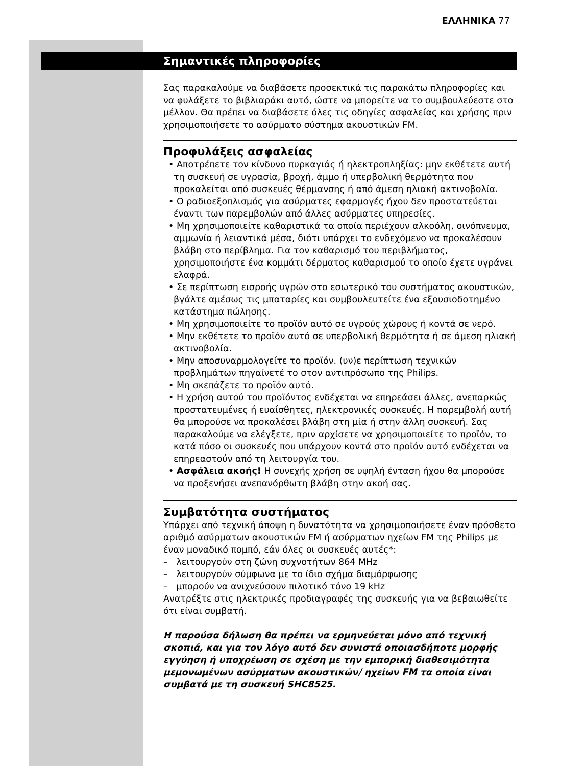ΕΛΛΗΝΙΚΑ 77
Σημαντικές πληροφορίες
Σας παρακαλούμε να διαβάσετε προσεκτικά τις παρακάτω πληροφορίες και να φυλάξετε το βιβλιαράκι αυτό, ώστε να μπορείτε να το συμβουλεύεστε στο μέλλον. Θα πρέπει να διαβάσετε όλες τις οδηγίες ασφαλείας και χρήσης πριν χρησιμοποιήσετε το ασύρματο σύστημα ακουστικών FM.
Προφυλάξεις ασφαλείας
• Αποτρέπετε τον κίνδυνο πυρκαγιάς ή ηλεκτροπληξίας: μην εκθέτετε αυτή τη συσκευή σε υγρασία, βροχή, άμμο ή υπερβολική θερμότητα που προκαλείται από συσκευές θέρμανσης ή από άμεση ηλιακή ακτινοβολία.
• Ο ραδιοεξοπλισμός για ασύρματες εφαρμογές ήχου δεν προστατεύεται έναντι των παρεμβολών από άλλες ασύρματες υπηρεσίες.
• Μη χρησιμοποιείτε καθαριστικά τα οποία περιέχουν αλκοόλη, οινόπνευμα, αμμωνία ή λειαντικά μέσα, διότι υπάρχει το ενδεχόμενο να προκαλέσουν βλάβη στο περίβλημα. Για τον καθαρισμό του περιβλήματος, χρησιμοποιήστε ένα κομμάτι δέρματος καθαρισμού το οποίο έχετε υγράνει ελαφρά.
• Σε περίπτωση εισροής υγρών στο εσωτερικό του συστήματος ακουστικών, βγάλτε αμέσως τις μπαταρίες και συμβουλευτείτε ένα εξουσιοδοτημένο κατάστημα πώλησης.
• Μη χρησιμοποιείτε το προϊόν αυτό σε υγρούς χώρους ή κοντά σε νερό.
• Μην εκθέτετε το προϊόν αυτό σε υπερβολική θερμότητα ή σε άμεση ηλιακή ακτινοβολία.
• Μην αποσυναρμολογείτε το προϊόν. (υν)ε περίπτωση τεχνικών προβλημάτων πηγαίνετέ το στον αντιπρόσωπο της Philips.
• Μη σκεπάζετε το προϊόν αυτό.
• Η χρήση αυτού του προϊόντος ενδέχεται να επηρεάσει άλλες, ανεπαρκώς προστατευμένες ή ευαίσθητες, ηλεκτρονικές συσκευές. Η παρεμβολή αυτή θα μπορούσε να προκαλέσει βλάβη στη μία ή στην άλλη συσκευή. Σας παρακαλούμε να ελέγξετε, πριν αρχίσετε να χρησιμοποιείτε το προϊόν, το κατά πόσο οι συσκευές που υπάρχουν κοντά στο προϊόν αυτό ενδέχεται να επηρεαστούν από τη λειτουργία του.
• Ασφάλεια ακοής! Η συνεχής χρήση σε υψηλή ένταση ήχου θα μπορούσε να προξενήσει ανεπανόρθωτη βλάβη στην ακοή σας.
Συμβατότητα συστήματος
Υπάρχει από τεχνική άποψη η δυνατότητα να χρησιμοποιήσετε έναν πρόσθετο αριθμό ασύρματων ακουστικών FM ή ασύρματων ηχείων FM της Philips με έναν μοναδικό πομπό, εάν όλες οι συσκευές αυτές*:
– λειτουργούν στη ζώνη συχνοτήτων 864 MHz
– λειτουργούν σύμφωνα με το ίδιο σχήμα διαμόρφωσης
– μπορούν να ανιχνεύσουν πιλοτικό τόνο 19 kHz
Ανατρέξτε στις ηλεκτρικές προδιαγραφές της συσκευής για να βεβαιωθείτε ότι είναι συμβατή.
Η παρούσα δήλωση θα πρέπει να ερμηνεύεται μόνο από τεχνική σκοπιά, και για τον λόγο αυτό δεν συνιστά οποιασδήποτε μορφής εγγύηση ή υποχρέωση σε σχέση με την εμπορική διαθεσιμότητα μεμονωμένων ασύρματων ακουστικών/ ηχείων FM τα οποία είναι συμβατά με τη συσκευή SHC8525.